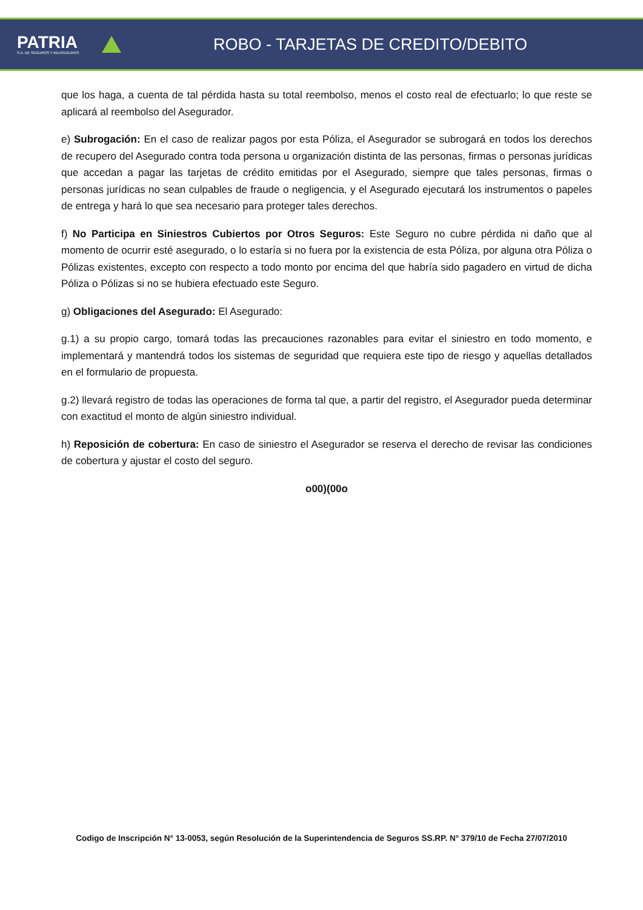PATRIA
S.A. DE SEGUROS Y REASEGUROS
ROBO - TARJETAS DE CREDITO/DEBITO
que los haga, a cuenta de tal pérdida hasta su total reembolso, menos el costo real de efectuarlo; lo que reste se aplicará al reembolso del Asegurador.
e) Subrogación: En el caso de realizar pagos por esta Póliza, el Asegurador se subrogará en todos los derechos de recupero del Asegurado contra toda persona u organización distinta de las personas, firmas o personas jurídicas que accedan a pagar las tarjetas de crédito emitidas por el Asegurado, siempre que tales personas, firmas o personas jurídicas no sean culpables de fraude o negligencia, y el Asegurado ejecutará los instrumentos o papeles de entrega y hará lo que sea necesario para proteger tales derechos.
f) No Participa en Siniestros Cubiertos por Otros Seguros: Este Seguro no cubre pérdida ni daño que al momento de ocurrir esté asegurado, o lo estaría si no fuera por la existencia de esta Póliza, por alguna otra Póliza o Pólizas existentes, excepto con respecto a todo monto por encima del que habría sido pagadero en virtud de dicha Póliza o Pólizas si no se hubiera efectuado este Seguro.
g) Obligaciones del Asegurado: El Asegurado:
g.1) a su propio cargo, tomará todas las precauciones razonables para evitar el siniestro en todo momento, e implementará y mantendrá todos los sistemas de seguridad que requiera este tipo de riesgo y aquellas detallados en el formulario de propuesta.
g.2) llevará registro de todas las operaciones de forma tal que, a partir del registro, el Asegurador pueda determinar con exactitud el monto de algún siniestro individual.
h) Reposición de cobertura: En caso de siniestro el Asegurador se reserva el derecho de revisar las condiciones de cobertura y ajustar el costo del seguro.
o00)(00o
Codigo de Inscripción N° 13-0053, según Resolución de la Superintendencia de Seguros SS.RP. N° 379/10 de Fecha 27/07/2010